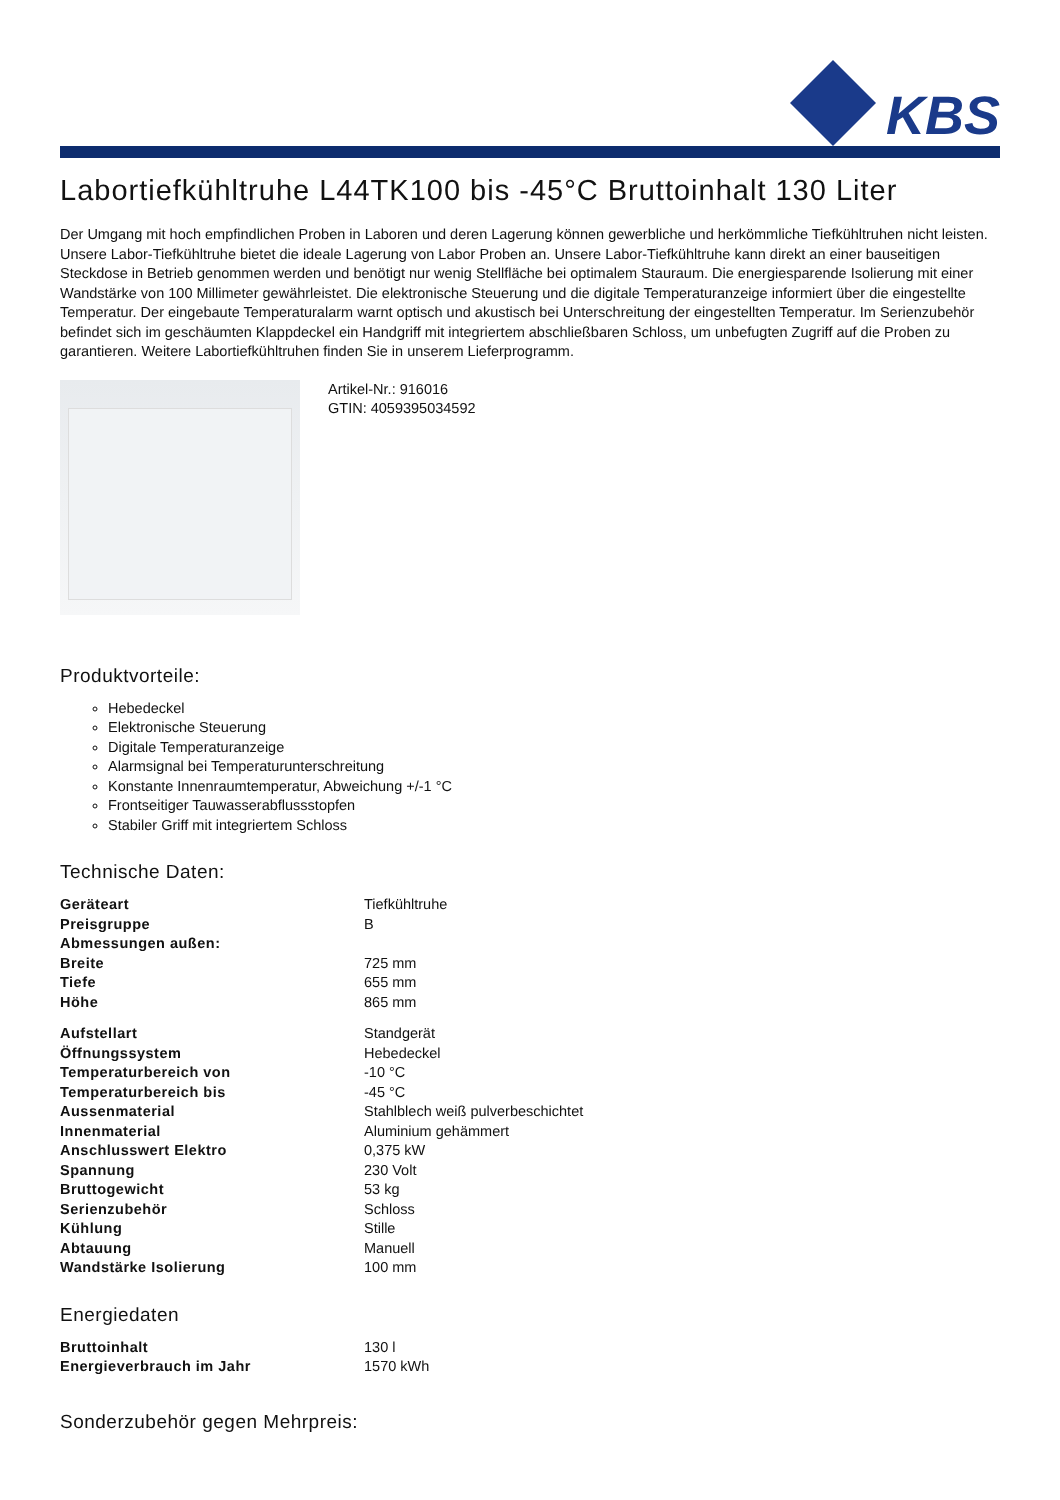KBS
Labortiefkühltruhe L44TK100 bis -45°C Bruttoinhalt 130 Liter
Der Umgang mit hoch empfindlichen Proben in Laboren und deren Lagerung können gewerbliche und herkömmliche Tiefkühltruhen nicht leisten. Unsere Labor-Tiefkühltruhe bietet die ideale Lagerung von Labor Proben an. Unsere Labor-Tiefkühltruhe kann direkt an einer bauseitigen Steckdose in Betrieb genommen werden und benötigt nur wenig Stellfläche bei optimalem Stauraum. Die energiesparende Isolierung mit einer Wandstärke von 100 Millimeter gewährleistet. Die elektronische Steuerung und die digitale Temperaturanzeige informiert über die eingestellte Temperatur. Der eingebaute Temperaturalarm warnt optisch und akustisch bei Unterschreitung der eingestellten Temperatur. Im Serienzubehör befindet sich im geschäumten Klappdeckel ein Handgriff mit integriertem abschließbaren Schloss, um unbefugten Zugriff auf die Proben zu garantieren. Weitere Labortiefkühltruhen finden Sie in unserem Lieferprogramm.
Artikel-Nr.: 916016
GTIN: 4059395034592
Produktvorteile:
Hebedeckel
Elektronische Steuerung
Digitale Temperaturanzeige
Alarmsignal bei Temperaturunterschreitung
Konstante Innenraumtemperatur, Abweichung +/-1 °C
Frontseitiger Tauwasserabflussstopfen
Stabiler Griff mit integriertem Schloss
Technische Daten:
| Geräteart | Tiefkühltruhe |
| Preisgruppe | B |
| Abmessungen außen: | |
| Breite | 725 mm |
| Tiefe | 655 mm |
| Höhe | 865 mm |
| Aufstellart | Standgerät |
| Öffnungssystem | Hebedeckel |
| Temperaturbereich von | -10 °C |
| Temperaturbereich bis | -45 °C |
| Aussenmaterial | Stahlblech weiß pulverbeschichtet |
| Innenmaterial | Aluminium gehämmert |
| Anschlusswert Elektro | 0,375 kW |
| Spannung | 230 Volt |
| Bruttogewicht | 53 kg |
| Serienzubehör | Schloss |
| Kühlung | Stille |
| Abtauung | Manuell |
| Wandstärke Isolierung | 100 mm |
Energiedaten
| Bruttoinhalt | 130 l |
| Energieverbrauch im Jahr | 1570 kWh |
Sonderzubehör gegen Mehrpreis: